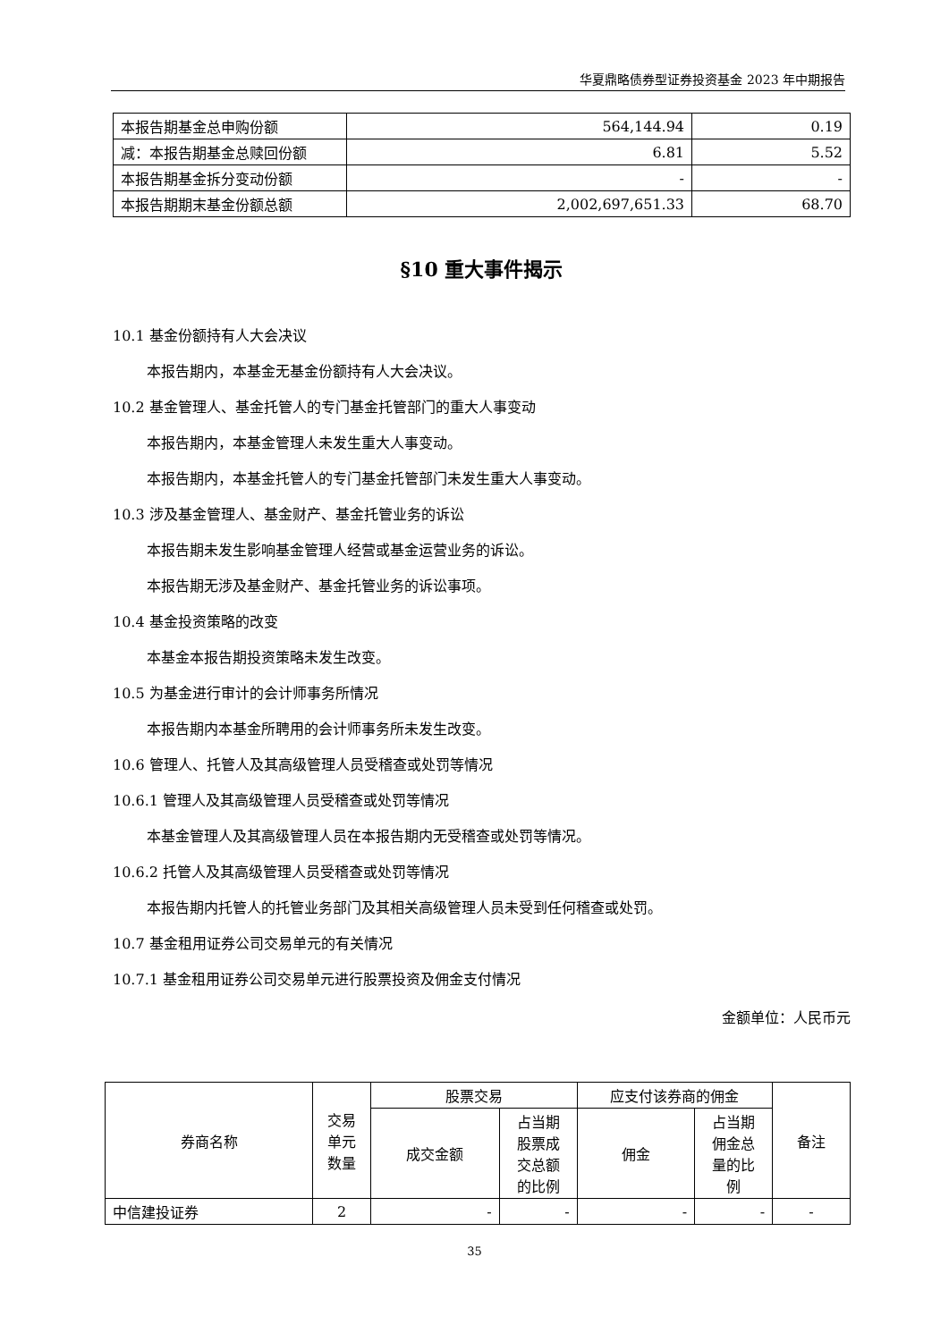华夏鼎略债券型证券投资基金 2023 年中期报告
| 本报告期基金总申购份额 | 564,144.94 | 0.19 |
| 减：本报告期基金总赎回份额 | 6.81 | 5.52 |
| 本报告期基金拆分变动份额 | - | - |
| 本报告期期末基金份额总额 | 2,002,697,651.33 | 68.70 |
§10 重大事件揭示
10.1 基金份额持有人大会决议
本报告期内，本基金无基金份额持有人大会决议。
10.2 基金管理人、基金托管人的专门基金托管部门的重大人事变动
本报告期内，本基金管理人未发生重大人事变动。
本报告期内，本基金托管人的专门基金托管部门未发生重大人事变动。
10.3 涉及基金管理人、基金财产、基金托管业务的诉讼
本报告期未发生影响基金管理人经营或基金运营业务的诉讼。
本报告期无涉及基金财产、基金托管业务的诉讼事项。
10.4 基金投资策略的改变
本基金本报告期投资策略未发生改变。
10.5 为基金进行审计的会计师事务所情况
本报告期内本基金所聘用的会计师事务所未发生改变。
10.6 管理人、托管人及其高级管理人员受稽查或处罚等情况
10.6.1 管理人及其高级管理人员受稽查或处罚等情况
本基金管理人及其高级管理人员在本报告期内无受稽查或处罚等情况。
10.6.2 托管人及其高级管理人员受稽查或处罚等情况
本报告期内托管人的托管业务部门及其相关高级管理人员未受到任何稽查或处罚。
10.7 基金租用证券公司交易单元的有关情况
10.7.1 基金租用证券公司交易单元进行股票投资及佣金支付情况
金额单位：人民币元
| 券商名称 | 交易 单元 数量 | 股票交易 | | 应支付该券商的佣金 | | 备注 |
| --- | --- | --- | --- | --- | --- | --- |
| | | 成交金额 | 占当期 股票成 交总额 的比例 | 佣金 | 占当期 佣金总 量的比 例 | |
| 中信建投证券 | 2 | - | - | - | - | - |
35